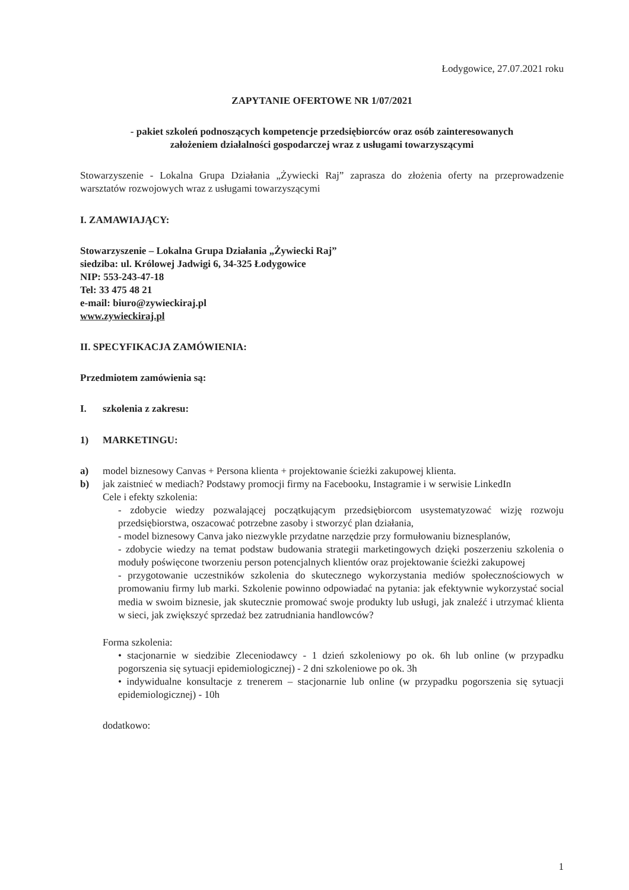Łodygowice, 27.07.2021 roku
ZAPYTANIE OFERTOWE NR 1/07/2021
- pakiet szkoleń podnoszących kompetencje przedsiębiorców oraz osób zainteresowanych
założeniem działalności gospodarczej wraz z usługami towarzyszącymi
Stowarzyszenie - Lokalna Grupa Działania „Żywiecki Raj” zaprasza do złożenia oferty na przeprowadzenie warsztatów rozwojowych wraz z usługami towarzyszącymi
I. ZAMAWIAJĄCY:
Stowarzyszenie – Lokalna Grupa Działania „Żywiecki Raj”
siedziba: ul. Królowej Jadwigi 6, 34-325 Łodygowice
NIP: 553-243-47-18
Tel: 33 475 48 21
e-mail: biuro@zywieckiraj.pl
www.zywieckiraj.pl
II. SPECYFIKACJA ZAMÓWIENIA:
Przedmiotem zamówienia są:
I. szkolenia z zakresu:
1) MARKETINGU:
a) model biznesowy Canvas + Persona klienta + projektowanie ścieżki zakupowej klienta.
b) jak zaistnieć w mediach? Podstawy promocji firmy na Facebooku, Instagramie i w serwisie LinkedIn
Cele i efekty szkolenia:
- zdobycie wiedzy pozwalającej początkującym przedsiębiorcom usystematyzować wizję rozwoju przedsiębiorstwa, oszacować potrzebne zasoby i stworzyć plan działania,
- model biznesowy Canva jako niezwykle przydatne narzędzie przy formułowaniu biznesplanów,
- zdobycie wiedzy na temat podstaw budowania strategii marketingowych dzięki poszerzeniu szkolenia o moduły poświęcone tworzeniu person potencjalnych klientów oraz projektowanie ścieżki zakupowej
- przygotowanie uczestników szkolenia do skutecznego wykorzystania mediów społecznościowych w promowaniu firmy lub marki. Szkolenie powinno odpowiadać na pytania: jak efektywnie wykorzystać social media w swoim biznesie, jak skutecznie promować swoje produkty lub usługi, jak znaleźć i utrzymać klienta w sieci, jak zwiększyć sprzedaż bez zatrudniania handlowców?
Forma szkolenia:
• stacjonarnie w siedzibie Zleceniodawcy - 1 dzień szkoleniowy po ok. 6h lub online (w przypadku pogorszenia się sytuacji epidemiologicznej) - 2 dni szkoleniowe po ok. 3h
• indywidualne konsultacje z trenerem – stacjonarnie lub online (w przypadku pogorszenia się sytuacji epidemiologicznej) - 10h
dodatkowo:
1